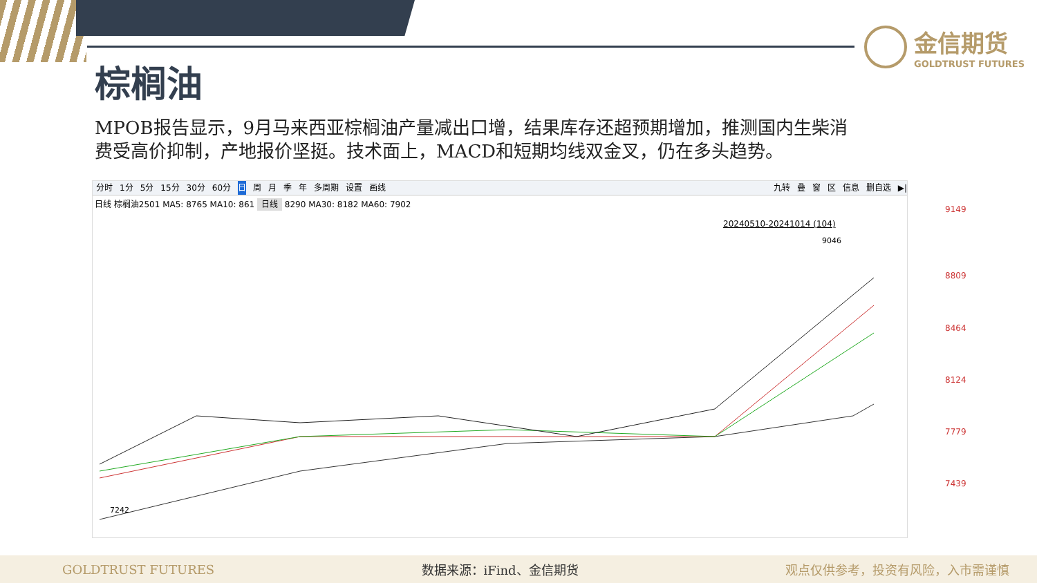金信期货
GOLDTRUST FUTURES
棕榈油
MPOB报告显示，9月马来西亚棕榈油产量减出口增，结果库存还超预期增加，推测国内生柴消费受高价抑制，产地报价坚挺。技术面上，MACD和短期均线双金叉，仍在多头趋势。
分时 1分 5分 15分 30分 60分 日周月季年 多周期 设置 画线 九转 叠 窗 区 信息 删自选 ▶|
日线 棕榈油2501 MA5: 8765 MA10: 861 日线 8290 MA30: 8182 MA60: 7902
20240510-20241014 (104)
9149
8809
8464
8124
7779
7439
9046
7242
GOLDTRUST FUTURES 数据来源：iFind、金信期货 观点仅供参考，投资有风险，入市需谨慎